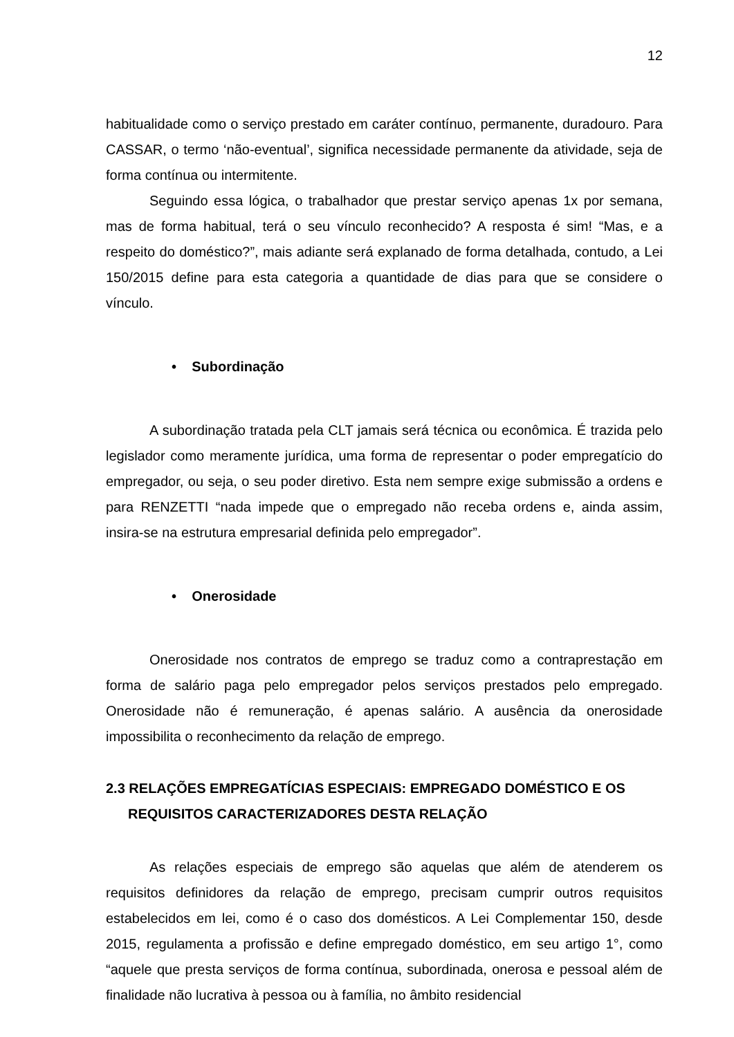12
habitualidade como o serviço prestado em caráter contínuo, permanente, duradouro. Para CASSAR, o termo ‘não-eventual’, significa necessidade permanente da atividade, seja de forma contínua ou intermitente.
Seguindo essa lógica, o trabalhador que prestar serviço apenas 1x por semana, mas de forma habitual, terá o seu vínculo reconhecido? A resposta é sim! “Mas, e a respeito do doméstico?”, mais adiante será explanado de forma detalhada, contudo, a Lei 150/2015 define para esta categoria a quantidade de dias para que se considere o vínculo.
• Subordinação
A subordinação tratada pela CLT jamais será técnica ou econômica. É trazida pelo legislador como meramente jurídica, uma forma de representar o poder empregatício do empregador, ou seja, o seu poder diretivo. Esta nem sempre exige submissão a ordens e para RENZETTI “nada impede que o empregado não receba ordens e, ainda assim, insira-se na estrutura empresarial definida pelo empregador”.
• Onerosidade
Onerosidade nos contratos de emprego se traduz como a contraprestação em forma de salário paga pelo empregador pelos serviços prestados pelo empregado. Onerosidade não é remuneração, é apenas salário. A ausência da onerosidade impossibilita o reconhecimento da relação de emprego.
2.3 RELAÇÕES EMPREGATÍCIAS ESPECIAIS: EMPREGADO DOMÉSTICO E OS REQUISITOS CARACTERIZADORES DESTA RELAÇÃO
As relações especiais de emprego são aquelas que além de atenderem os requisitos definidores da relação de emprego, precisam cumprir outros requisitos estabelecidos em lei, como é o caso dos domésticos. A Lei Complementar 150, desde 2015, regulamenta a profissão e define empregado doméstico, em seu artigo 1°, como “aquele que presta serviços de forma contínua, subordinada, onerosa e pessoal além de finalidade não lucrativa à pessoa ou à família, no âmbito residencial